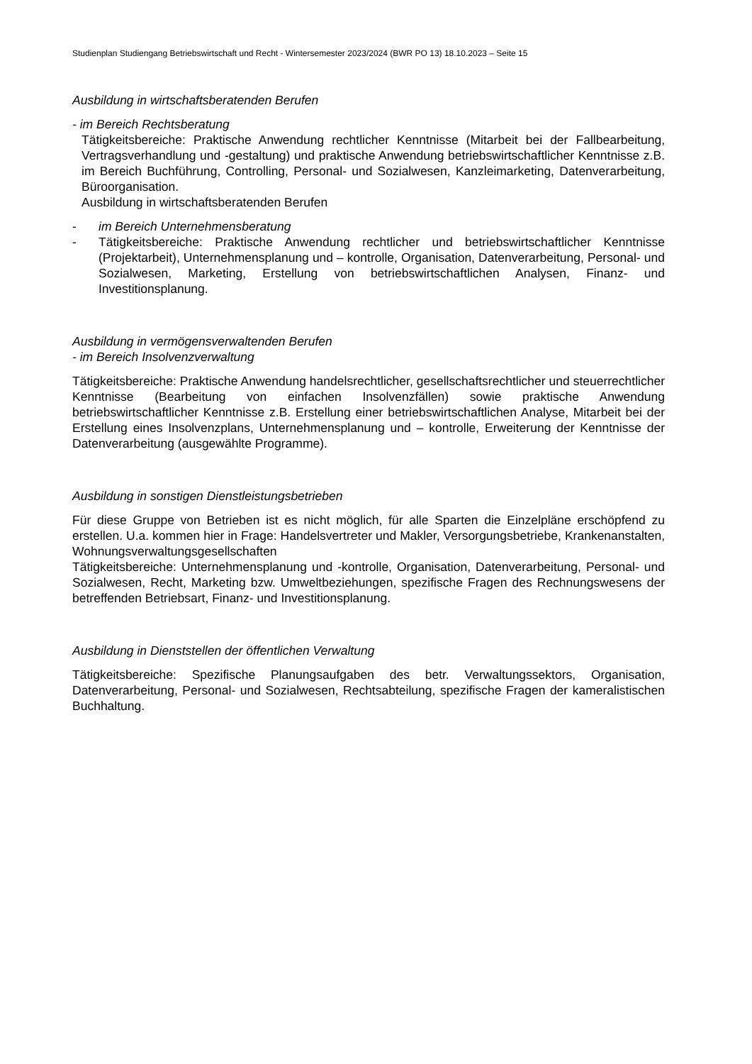Studienplan Studiengang Betriebswirtschaft und Recht - Wintersemester 2023/2024 (BWR PO 13) 18.10.2023 – Seite 15
Ausbildung in wirtschaftsberatenden Berufen
- im Bereich Rechtsberatung
Tätigkeitsbereiche: Praktische Anwendung rechtlicher Kenntnisse (Mitarbeit bei der Fallbearbeitung, Vertragsverhandlung und -gestaltung) und praktische Anwendung betriebswirtschaftlicher Kenntnisse z.B. im Bereich Buchführung, Controlling, Personal- und Sozialwesen, Kanzleimarketing, Datenverarbeitung, Büroorganisation.
Ausbildung in wirtschaftsberatenden Berufen
- im Bereich Unternehmensberatung
- Tätigkeitsbereiche: Praktische Anwendung rechtlicher und betriebswirtschaftlicher Kenntnisse (Projektarbeit), Unternehmensplanung und – kontrolle, Organisation, Datenverarbeitung, Personal- und Sozialwesen, Marketing, Erstellung von betriebswirtschaftlichen Analysen, Finanz- und Investitionsplanung.
Ausbildung in vermögensverwaltenden Berufen
- im Bereich Insolvenzverwaltung
Tätigkeitsbereiche: Praktische Anwendung handelsrechtlicher, gesellschaftsrechtlicher und steuerrechtlicher Kenntnisse (Bearbeitung von einfachen Insolvenzfällen) sowie praktische Anwendung betriebswirtschaftlicher Kenntnisse z.B. Erstellung einer betriebswirtschaftlichen Analyse, Mitarbeit bei der Erstellung eines Insolvenzplans, Unternehmensplanung und – kontrolle, Erweiterung der Kenntnisse der Datenverarbeitung (ausgewählte Programme).
Ausbildung in sonstigen Dienstleistungsbetrieben
Für diese Gruppe von Betrieben ist es nicht möglich, für alle Sparten die Einzelpläne erschöpfend zu erstellen. U.a. kommen hier in Frage: Handelsvertreter und Makler, Versorgungsbetriebe, Krankenanstalten, Wohnungsverwaltungsgesellschaften
Tätigkeitsbereiche: Unternehmensplanung und -kontrolle, Organisation, Datenverarbeitung, Personal- und Sozialwesen, Recht, Marketing bzw. Umweltbeziehungen, spezifische Fragen des Rechnungswesens der betreffenden Betriebsart, Finanz- und Investitionsplanung.
Ausbildung in Dienststellen der öffentlichen Verwaltung
Tätigkeitsbereiche: Spezifische Planungsaufgaben des betr. Verwaltungssektors, Organisation, Datenverarbeitung, Personal- und Sozialwesen, Rechtsabteilung, spezifische Fragen der kameralistischen Buchhaltung.